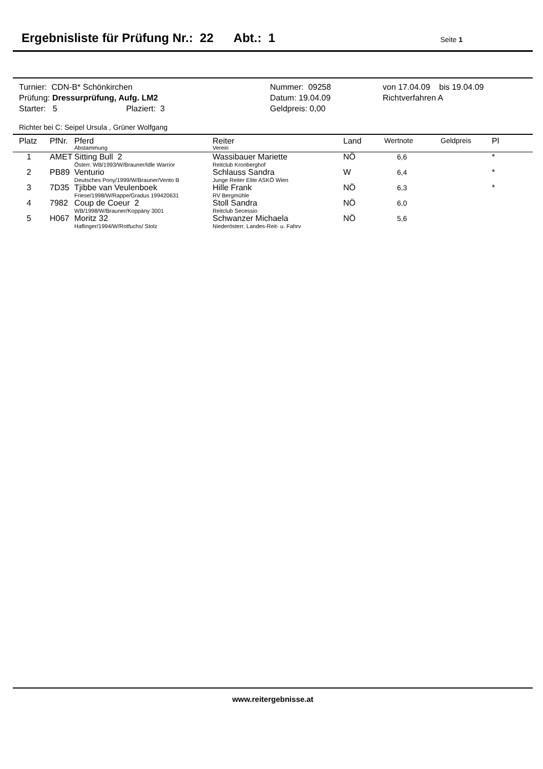Ergebnisliste für Prüfung Nr.: 22 Abt.: 1
Seite 1
| Turnier: CDN-B* Schönkirchen | Nummer: 09258 | von 17.04.09 bis 19.04.09 |
| Prüfung: Dressurprüfung, Aufg. LM2 | Datum: 19.04.09 | Richtverfahren A |
| Starter: 5 Plaziert: 3 | Geldpreis: 0,00 | |
Richter bei C: Seipel Ursula , Grüner Wolfgang
| Platz | PfNr. | Pferd Abstammung | Reiter Verein | Land | Wertnote | Geldpreis | Pl |
| --- | --- | --- | --- | --- | --- | --- | --- |
| 1 | AMET | Sitting Bull 2 Österr. WB/1993/W/Brauner/Idle Warrior | Wassibauer Mariette Reitclub Kronberghof | NÖ | 6,6 | | * |
| 2 | PB89 | Venturio Deutsches Pony/1999/W/Brauner/Vento B | Schlauss Sandra Junge Reiter Elite ASKÖ Wien | W | 6,4 | | * |
| 3 | 7D35 | Tjibbe van Veulenboek Friese/1998/W/Rappe/Gradus 199420631 | Hille Frank RV Bergmühle | NÖ | 6,3 | | * |
| 4 | 7982 | Coup de Coeur 2 WB/1998/W/Brauner/Koppány 3001 | Stoll Sandra Reitclub Secessio | NÖ | 6,0 | | |
| 5 | H067 | Moritz 32 Haflinger/1994/W/Rotfuchs/ Stolz | Schwanzer Michaela Niederösterr. Landes-Reit- u. Fahrv | NÖ | 5,6 | | |
www.reitergebnisse.at